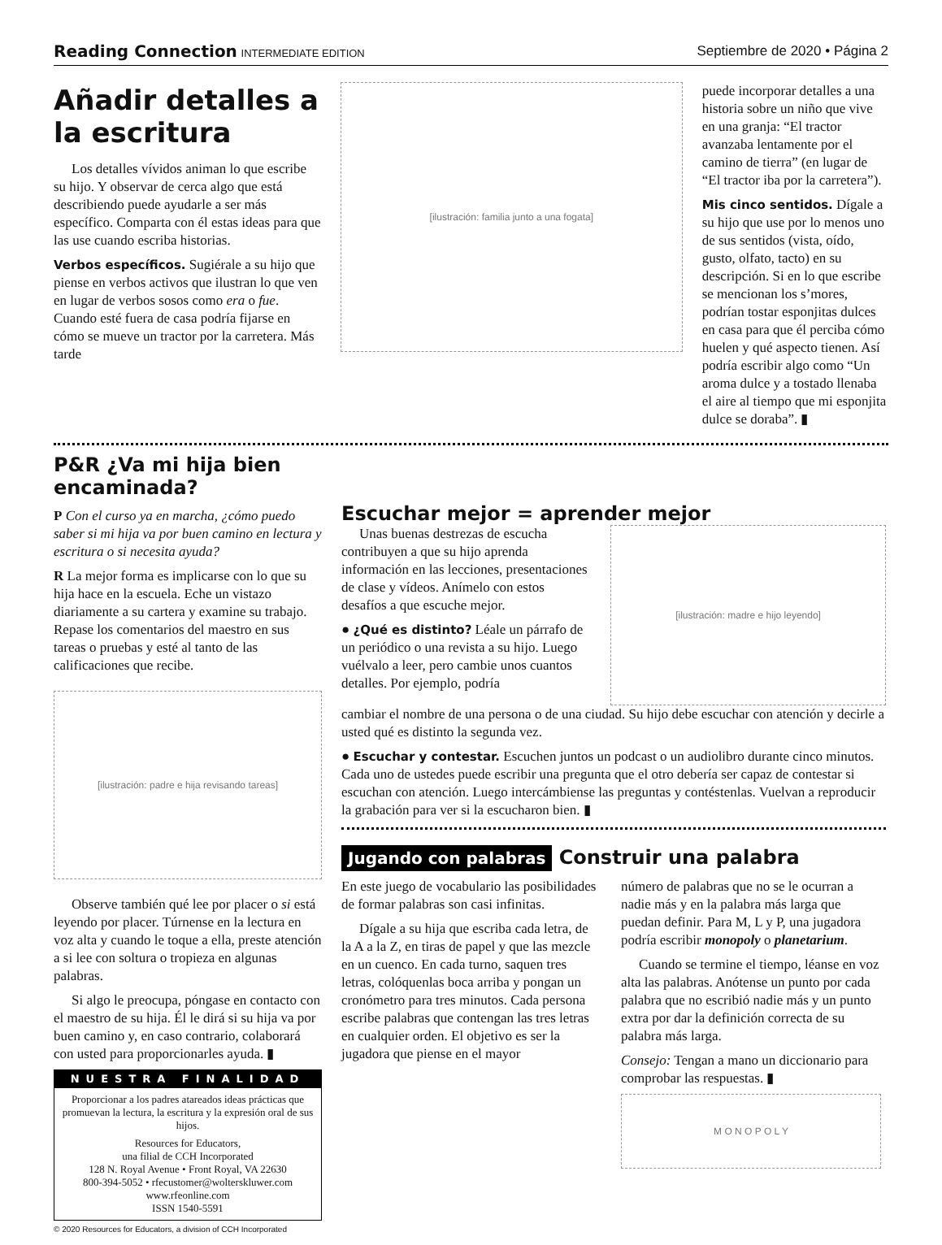Reading Connection INTERMEDIATE EDITION Septiembre de 2020 • Página 2
Añadir detalles a la escritura
Los detalles vívidos animan lo que escribe su hijo. Y observar de cerca algo que está describiendo puede ayudarle a ser más específico. Comparta con él estas ideas para que las use cuando escriba historias.
Verbos específicos. Sugiérale a su hijo que piense en verbos activos que ilustran lo que ven en lugar de verbos sosos como era o fue. Cuando esté fuera de casa podría fijarse en cómo se mueve un tractor por la carretera. Más tarde
[ilustración: familia junto a una fogata]
puede incorporar detalles a una historia sobre un niño que vive en una granja: “El tractor avanzaba lentamente por el camino de tierra” (en lugar de “El tractor iba por la carretera”).
Mis cinco sentidos. Dígale a su hijo que use por lo menos uno de sus sentidos (vista, oído, gusto, olfato, tacto) en su descripción. Si en lo que escribe se mencionan los s’mores, podrían tostar esponjitas dulces en casa para que él perciba cómo huelen y qué aspecto tienen. Así podría escribir algo como “Un aroma dulce y a tostado llenaba el aire al tiempo que mi esponjita dulce se doraba”. ▮
P&R ¿Va mi hija bien encaminada?
P Con el curso ya en marcha, ¿cómo puedo saber si mi hija va por buen camino en lectura y escritura o si necesita ayuda?
R La mejor forma es implicarse con lo que su hija hace en la escuela. Eche un vistazo diariamente a su cartera y examine su trabajo. Repase los comentarios del maestro en sus tareas o pruebas y esté al tanto de las calificaciones que recibe.
[ilustración: padre e hija revisando tareas]
Observe también qué lee por placer o si está leyendo por placer. Túrnense en la lectura en voz alta y cuando le toque a ella, preste atención a si lee con soltura o tropieza en algunas palabras.
Si algo le preocupa, póngase en contacto con el maestro de su hija. Él le dirá si su hija va por buen camino y, en caso contrario, colaborará con usted para proporcionarles ayuda. ▮
NUESTRA FINALIDAD
Proporcionar a los padres atareados ideas prácticas que promuevan la lectura, la escritura y la expresión oral de sus hijos.
Resources for Educators,
una filial de CCH Incorporated
128 N. Royal Avenue • Front Royal, VA 22630
800-394-5052 • rfecustomer@wolterskluwer.com
www.rfeonline.com
ISSN 1540-5591
© 2020 Resources for Educators, a division of CCH Incorporated
Escuchar mejor = aprender mejor
Unas buenas destrezas de escucha contribuyen a que su hijo aprenda información en las lecciones, presentaciones de clase y vídeos. Anímelo con estos desafíos a que escuche mejor.
● ¿Qué es distinto? Léale un párrafo de un periódico o una revista a su hijo. Luego vuélvalo a leer, pero cambie unos cuantos detalles. Por ejemplo, podría
[ilustración: madre e hijo leyendo]
cambiar el nombre de una persona o de una ciudad. Su hijo debe escuchar con atención y decirle a usted qué es distinto la segunda vez.
● Escuchar y contestar. Escuchen juntos un podcast o un audiolibro durante cinco minutos. Cada uno de ustedes puede escribir una pregunta que el otro debería ser capaz de contestar si escuchan con atención. Luego intercámbiense las preguntas y contéstenlas. Vuelvan a reproducir la grabación para ver si la escucharon bien. ▮
Jugando con palabras Construir una palabra
En este juego de vocabulario las posibilidades de formar palabras son casi infinitas.
Dígale a su hija que escriba cada letra, de la A a la Z, en tiras de papel y que las mezcle en un cuenco. En cada turno, saquen tres letras, colóquenlas boca arriba y pongan un cronómetro para tres minutos. Cada persona escribe palabras que contengan las tres letras en cualquier orden. El objetivo es ser la jugadora que piense en el mayor
número de palabras que no se le ocurran a nadie más y en la palabra más larga que puedan definir. Para M, L y P, una jugadora podría escribir monopoly o planetarium.
Cuando se termine el tiempo, léanse en voz alta las palabras. Anótense un punto por cada palabra que no escribió nadie más y un punto extra por dar la definición correcta de su palabra más larga.
Consejo: Tengan a mano un diccionario para comprobar las respuestas. ▮
M O N O P O L Y